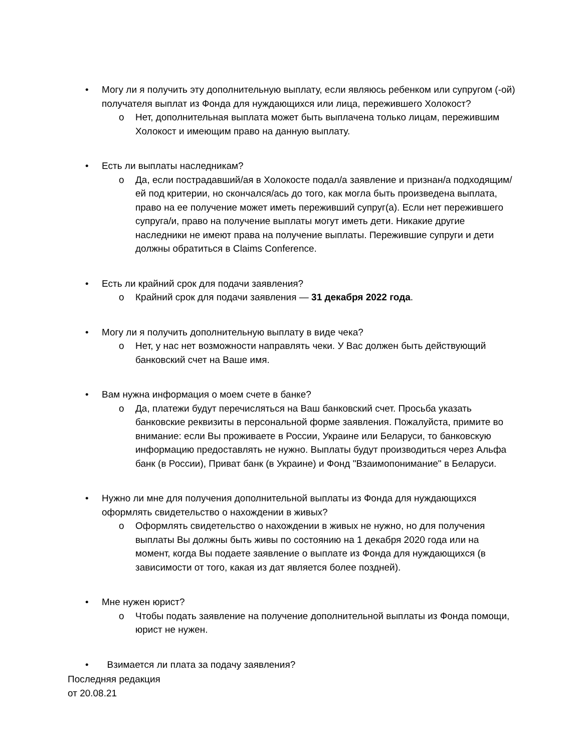• Могу ли я получить эту дополнительную выплату, если являюсь ребенком или супругом (-ой) получателя выплат из Фонда для нуждающихся или лица, пережившего Холокост?
o Нет, дополнительная выплата может быть выплачена только лицам, пережившим Холокост и имеющим право на данную выплату.
• Есть ли выплаты наследникам?
o Да, если пострадавший/ая в Холокосте подал/а заявление и признан/а подходящим/ей под критерии, но скончался/ась до того, как могла быть произведена выплата, право на ее получение может иметь переживший супруг(а). Если нет пережившего супруга/и, право на получение выплаты могут иметь дети. Никакие другие наследники не имеют права на получение выплаты. Пережившие супруги и дети должны обратиться в Claims Conference.
• Есть ли крайний срок для подачи заявления?
o Крайний срок для подачи заявления — 31 декабря 2022 года.
• Могу ли я получить дополнительную выплату в виде чека?
o Нет, у нас нет возможности направлять чеки. У Вас должен быть действующий банковский счет на Ваше имя.
• Вам нужна информация о моем счете в банке?
o Да, платежи будут перечисляться на Ваш банковский счет. Просьба указать банковские реквизиты в персональной форме заявления. Пожалуйста, примите во внимание: если Вы проживаете в России, Украине или Беларуси, то банковскую информацию предоставлять не нужно. Выплаты будут производиться через Альфа банк (в России), Приват банк (в Украине) и Фонд "Взаимопонимание" в Беларуси.
• Нужно ли мне для получения дополнительной выплаты из Фонда для нуждающихся оформлять свидетельство о нахождении в живых?
o Оформлять свидетельство о нахождении в живых не нужно, но для получения выплаты Вы должны быть живы по состоянию на 1 декабря 2020 года или на момент, когда Вы подаете заявление о выплате из Фонда для нуждающихся (в зависимости от того, какая из дат является более поздней).
• Мне нужен юрист?
o Чтобы подать заявление на получение дополнительной выплаты из Фонда помощи, юрист не нужен.
• Взимается ли плата за подачу заявления?
Последняя редакция
от 20.08.21